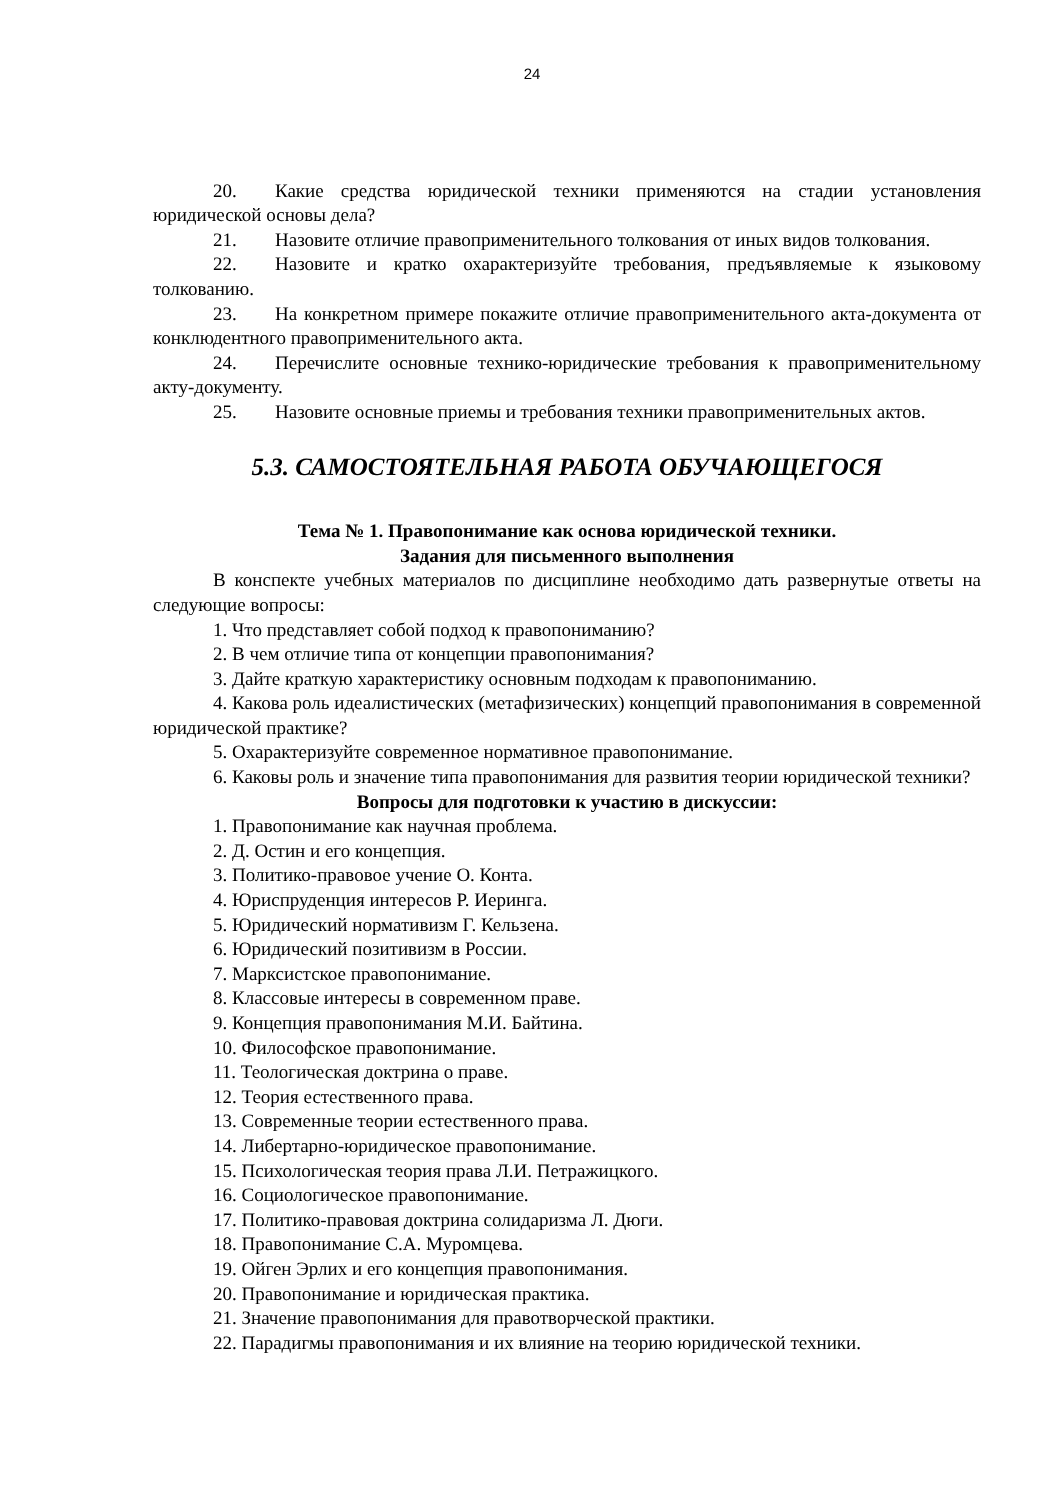24
20. Какие средства юридической техники применяются на стадии установления юридической основы дела?
21. Назовите отличие правоприменительного толкования от иных видов толкования.
22. Назовите и кратко охарактеризуйте требования, предъявляемые к языковому толкованию.
23. На конкретном примере покажите отличие правоприменительного акта-документа от конклюдентного правоприменительного акта.
24. Перечислите основные технико-юридические требования к правоприменительному акту-документу.
25. Назовите основные приемы и требования техники правоприменительных актов.
5.3. САМОСТОЯТЕЛЬНАЯ РАБОТА ОБУЧАЮЩЕГОСЯ
Тема № 1. Правопонимание как основа юридической техники.
Задания для письменного выполнения
В конспекте учебных материалов по дисциплине необходимо дать развернутые ответы на следующие вопросы:
1. Что представляет собой подход к правопониманию?
2. В чем отличие типа от концепции правопонимания?
3. Дайте краткую характеристику основным подходам к правопониманию.
4. Какова роль идеалистических (метафизических) концепций правопонимания в современной юридической практике?
5. Охарактеризуйте современное нормативное правопонимание.
6. Каковы роль и значение типа правопонимания для развития теории юридической техники?
Вопросы для подготовки к участию в дискуссии:
1. Правопонимание как научная проблема.
2. Д. Остин и его концепция.
3. Политико-правовое учение О. Конта.
4. Юриспруденция интересов Р. Иеринга.
5. Юридический нормативизм Г. Кельзена.
6. Юридический позитивизм в России.
7. Марксистское правопонимание.
8. Классовые интересы в современном праве.
9. Концепция правопонимания М.И. Байтина.
10. Философское правопонимание.
11. Теологическая доктрина о праве.
12. Теория естественного права.
13. Современные теории естественного права.
14. Либертарно-юридическое правопонимание.
15. Психологическая теория права Л.И. Петражицкого.
16. Социологическое правопонимание.
17. Политико-правовая доктрина солидаризма Л. Дюги.
18. Правопонимание С.А. Муромцева.
19. Ойген Эрлих и его концепция правопонимания.
20. Правопонимание и юридическая практика.
21. Значение правопонимания для правотворческой практики.
22. Парадигмы правопонимания и их влияние на теорию юридической техники.